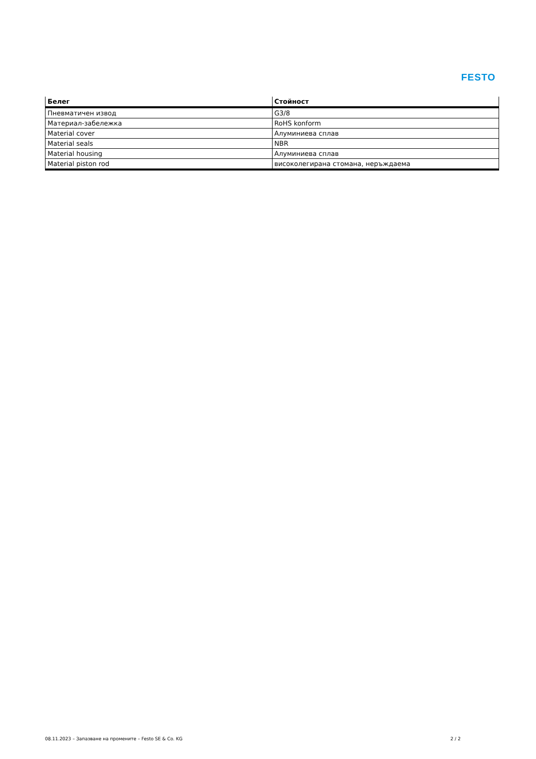FESTO
| Белег | Стойност |
| --- | --- |
| Пневматичен извод | G3/8 |
| Материал-забележка | RoHS konform |
| Material cover | Алуминиева сплав |
| Material seals | NBR |
| Material housing | Алуминиева сплав |
| Material piston rod | високолегирана стомана, неръждаема |
08.11.2023 – Запазване на промените – Festo SE & Co. KG 2 / 2